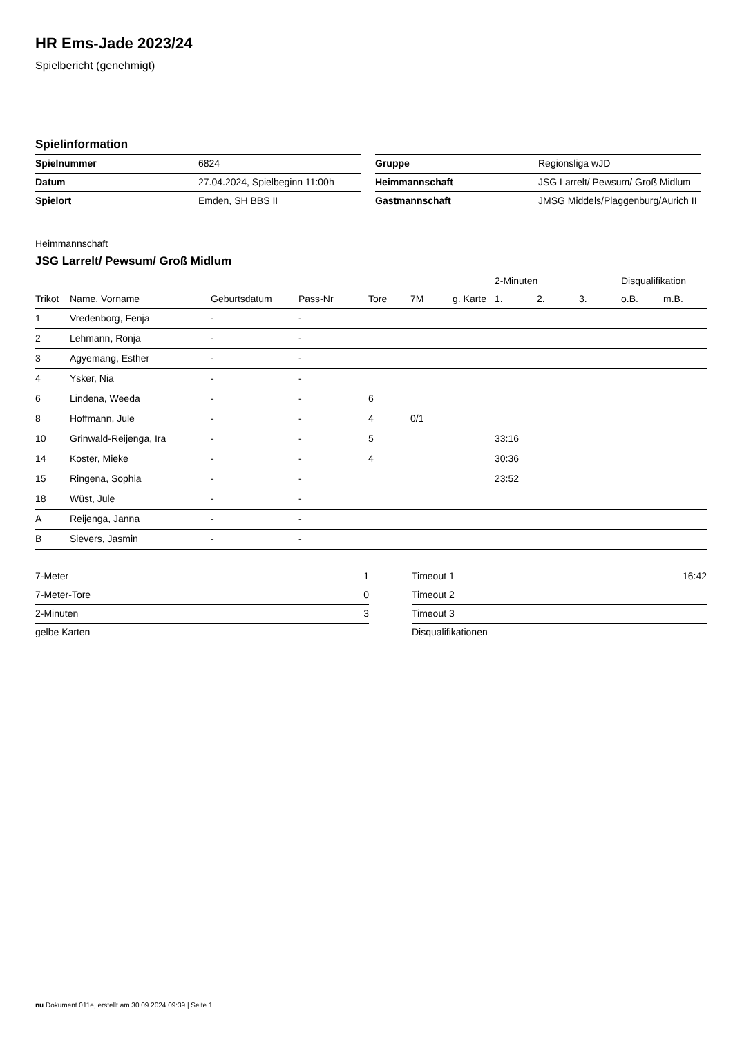HR Ems-Jade 2023/24
Spielbericht (genehmigt)
Spielinformation
| Spielnummer | 6824 |
| Datum | 27.04.2024, Spielbeginn 11:00h |
| Spielort | Emden, SH BBS II |
| Gruppe | Regionsliga wJD |
| Heimmannschaft | JSG Larrelt/ Pewsum/ Groß Midlum |
| Gastmannschaft | JMSG Middels/Plaggenburg/Aurich II |
Heimmannschaft
JSG Larrelt/ Pewsum/ Groß Midlum
| | | | | | | | 2-Minuten | | | Disqualifikation | |
| --- | --- | --- | --- | --- | --- | --- | --- | --- | --- | --- | --- |
| Trikot | Name, Vorname | Geburtsdatum | Pass-Nr | Tore | 7M | g. Karte | 1. | 2. | 3. | o.B. | m.B. |
| 1 | Vredenborg, Fenja | - | - | | | | | | | | |
| 2 | Lehmann, Ronja | - | - | | | | | | | | |
| 3 | Agyemang, Esther | - | - | | | | | | | | |
| 4 | Ysker, Nia | - | - | | | | | | | | |
| 6 | Lindena, Weeda | - | - | 6 | | | | | | | |
| 8 | Hoffmann, Jule | - | - | 4 | 0/1 | | | | | | |
| 10 | Grinwald-Reijenga, Ira | - | - | 5 | | | 33:16 | | | | |
| 14 | Koster, Mieke | - | - | 4 | | | 30:36 | | | | |
| 15 | Ringena, Sophia | - | - | | | | 23:52 | | | | |
| 18 | Wüst, Jule | - | - | | | | | | | | |
| A | Reijenga, Janna | - | - | | | | | | | | |
| B | Sievers, Jasmin | - | - | | | | | | | | |
| 7-Meter | 1 |
| 7-Meter-Tore | 0 |
| 2-Minuten | 3 |
| gelbe Karten | |
| Timeout 1 | 16:42 |
| Timeout 2 | |
| Timeout 3 | |
| Disqualifikationen | |
nu.Dokument 011e, erstellt am 30.09.2024 09:39 | Seite 1